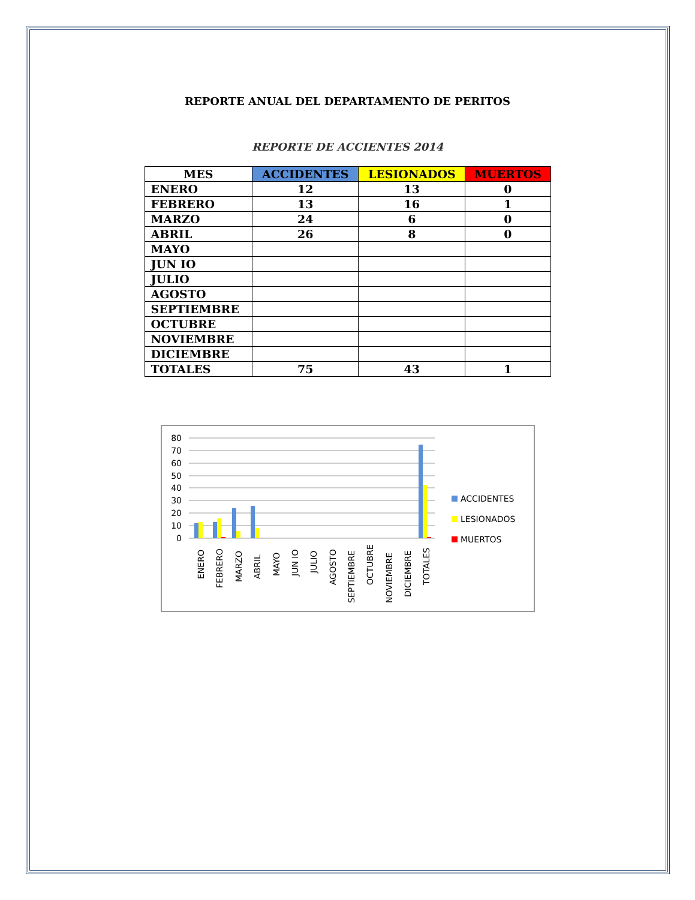REPORTE ANUAL DEL DEPARTAMENTO DE PERITOS
REPORTE DE ACCIENTES 2014
| MES | ACCIDENTES | LESIONADOS | MUERTOS |
| --- | --- | --- | --- |
| ENERO | 12 | 13 | 0 |
| FEBRERO | 13 | 16 | 1 |
| MARZO | 24 | 6 | 0 |
| ABRIL | 26 | 8 | 0 |
| MAYO | | | |
| JUN IO | | | |
| JULIO | | | |
| AGOSTO | | | |
| SEPTIEMBRE | | | |
| OCTUBRE | | | |
| NOVIEMBRE | | | |
| DICIEMBRE | | | |
| TOTALES | 75 | 43 | 1 |
80
70
60
50
40
30
20
10
0
ENERO
FEBRERO
MARZO
ABRIL
MAYO
JUN IO
JULIO
AGOSTO
SEPTIEMBRE
OCTUBRE
NOVIEMBRE
DICIEMBRE
TOTALES
ACCIDENTES
LESIONADOS
MUERTOS